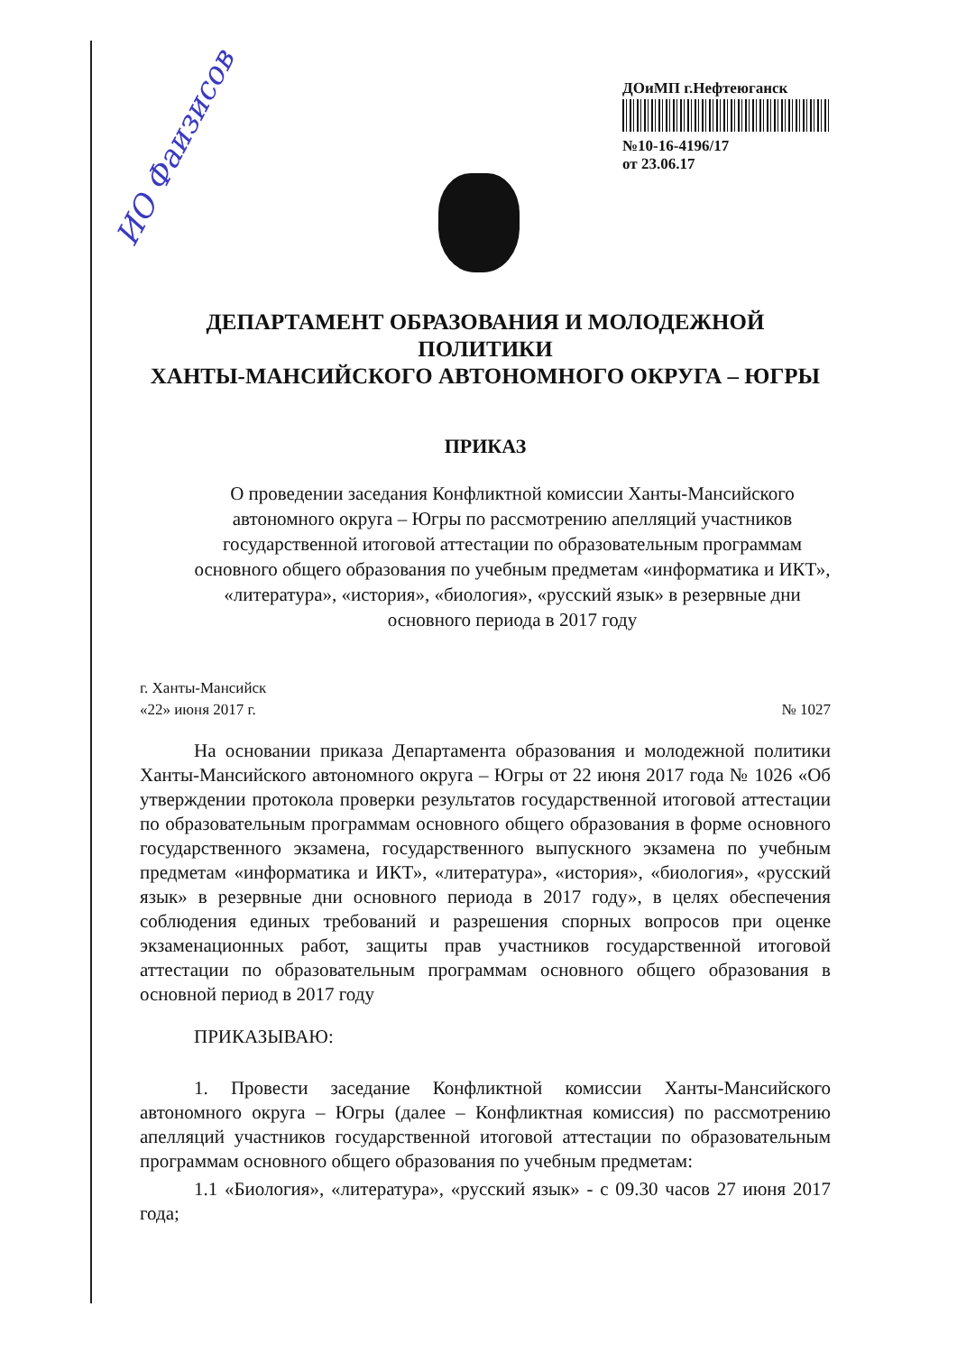ИО Фаизисов
ДОиМП г.Нефтеюганск
№10-16-4196/17
от 23.06.17
ДЕПАРТАМЕНТ ОБРАЗОВАНИЯ И МОЛОДЕЖНОЙ ПОЛИТИКИ
ХАНТЫ-МАНСИЙСКОГО АВТОНОМНОГО ОКРУГА – ЮГРЫ
ПРИКАЗ
О проведении заседания Конфликтной комиссии Ханты-Мансийского автономного округа – Югры по рассмотрению апелляций участников государственной итоговой аттестации по образовательным программам основного общего образования по учебным предметам «информатика и ИКТ», «литература», «история», «биология», «русский язык» в резервные дни основного периода в 2017 году
г. Ханты-Мансийск
«22» июня 2017 г.
№ 1027
На основании приказа Департамента образования и молодежной политики Ханты-Мансийского автономного округа – Югры от 22 июня 2017 года № 1026 «Об утверждении протокола проверки результатов государственной итоговой аттестации по образовательным программам основного общего образования в форме основного государственного экзамена, государственного выпускного экзамена по учебным предметам «информатика и ИКТ», «литература», «история», «биология», «русский язык» в резервные дни основного периода в 2017 году», в целях обеспечения соблюдения единых требований и разрешения спорных вопросов при оценке экзаменационных работ, защиты прав участников государственной итоговой аттестации по образовательным программам основного общего образования в основной период в 2017 году
ПРИКАЗЫВАЮ:
1. Провести заседание Конфликтной комиссии Ханты-Мансийского автономного округа – Югры (далее – Конфликтная комиссия) по рассмотрению апелляций участников государственной итоговой аттестации по образовательным программам основного общего образования по учебным предметам:
1.1 «Биология», «литература», «русский язык» - с 09.30 часов 27 июня 2017 года;